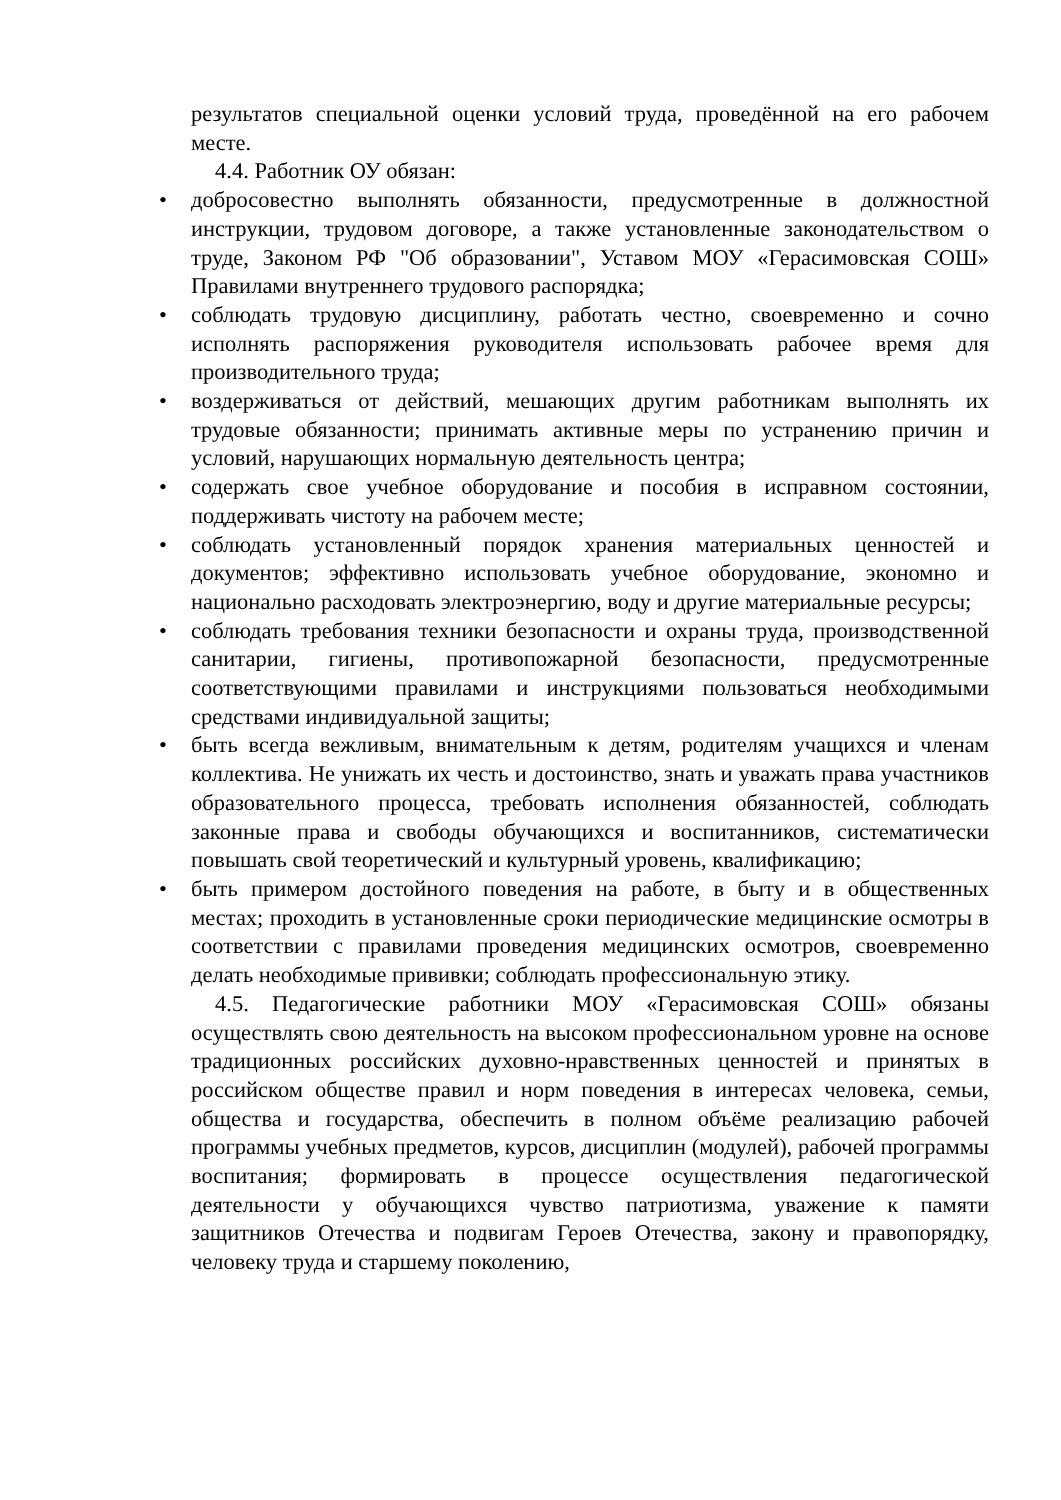результатов специальной оценки условий труда, проведённой на его рабочем месте.
4.4. Работник ОУ обязан:
• добросовестно выполнять обязанности, предусмотренные в должностной инструкции, трудовом договоре, а также установленные законодательством о труде, Законом РФ "Об образовании", Уставом МОУ «Герасимовская СОШ» Правилами внутреннего трудового распорядка;
• соблюдать трудовую дисциплину, работать честно, своевременно и сочно исполнять распоряжения руководителя использовать рабочее время для производительного труда;
• воздерживаться от действий, мешающих другим работникам выполнять их трудовые обязанности; принимать активные меры по устранению причин и условий, нарушающих нормальную деятельность центра;
• содержать свое учебное оборудование и пособия в исправном состоянии, поддерживать чистоту на рабочем месте;
• соблюдать установленный порядок хранения материальных ценностей и документов; эффективно использовать учебное оборудование, экономно и национально расходовать электроэнергию, воду и другие материальные ресурсы;
• соблюдать требования техники безопасности и охраны труда, производственной санитарии, гигиены, противопожарной безопасности, предусмотренные соответствующими правилами и инструкциями пользоваться необходимыми средствами индивидуальной защиты;
• быть всегда вежливым, внимательным к детям, родителям учащихся и членам коллектива. Не унижать их честь и достоинство, знать и уважать права участников образовательного процесса, требовать исполнения обязанностей, соблюдать законные права и свободы обучающихся и воспитанников, систематически повышать свой теоретический и культурный уровень, квалификацию;
• быть примером достойного поведения на работе, в быту и в общественных местах; проходить в установленные сроки периодические медицинские осмотры в соответствии с правилами проведения медицинских осмотров, своевременно делать необходимые прививки; соблюдать профессиональную этику.
4.5. Педагогические работники МОУ «Герасимовская СОШ» обязаны осуществлять свою деятельность на высоком профессиональном уровне на основе традиционных российских духовно-нравственных ценностей и принятых в российском обществе правил и норм поведения в интересах человека, семьи, общества и государства, обеспечить в полном объёме реализацию рабочей программы учебных предметов, курсов, дисциплин (модулей), рабочей программы воспитания; формировать в процессе осуществления педагогической деятельности у обучающихся чувство патриотизма, уважение к памяти защитников Отечества и подвигам Героев Отечества, закону и правопорядку, человеку труда и старшему поколению,